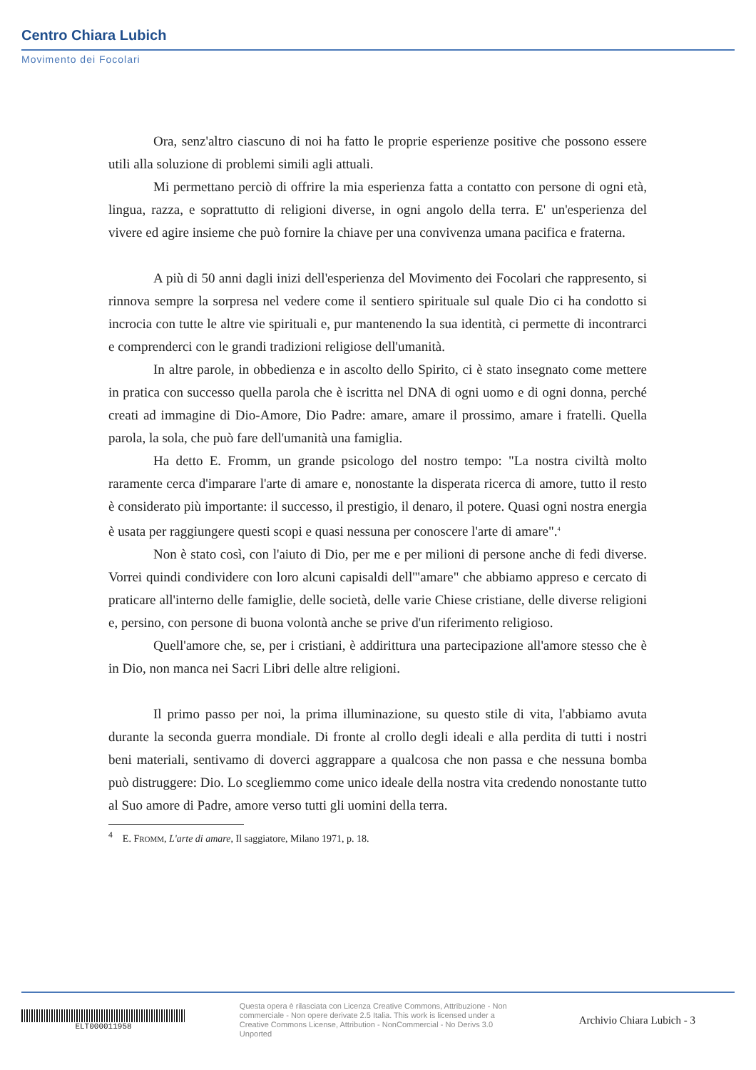Centro Chiara Lubich
Movimento dei Focolari
Ora, senz'altro ciascuno di noi ha fatto le proprie esperienze positive che possono essere utili alla soluzione di problemi simili agli attuali.
Mi permettano perciò di offrire la mia esperienza fatta a contatto con persone di ogni età, lingua, razza, e soprattutto di religioni diverse, in ogni angolo della terra. E' un'esperienza del vivere ed agire insieme che può fornire la chiave per una convivenza umana pacifica e fraterna.
A più di 50 anni dagli inizi dell'esperienza del Movimento dei Focolari che rappresento, si rinnova sempre la sorpresa nel vedere come il sentiero spirituale sul quale Dio ci ha condotto si incrocia con tutte le altre vie spirituali e, pur mantenendo la sua identità, ci permette di incontrarci e comprenderci con le grandi tradizioni religiose dell'umanità.
In altre parole, in obbedienza e in ascolto dello Spirito, ci è stato insegnato come mettere in pratica con successo quella parola che è iscritta nel DNA di ogni uomo e di ogni donna, perché creati ad immagine di Dio-Amore, Dio Padre: amare, amare il prossimo, amare i fratelli. Quella parola, la sola, che può fare dell'umanità una famiglia.
Ha detto E. Fromm, un grande psicologo del nostro tempo: "La nostra civiltà molto raramente cerca d'imparare l'arte di amare e, nonostante la disperata ricerca di amore, tutto il resto è considerato più importante: il successo, il prestigio, il denaro, il potere. Quasi ogni nostra energia è usata per raggiungere questi scopi e quasi nessuna per conoscere l'arte di amare".<sup>4</sup>
Non è stato così, con l'aiuto di Dio, per me e per milioni di persone anche di fedi diverse. Vorrei quindi condividere con loro alcuni capisaldi dell'"amare" che abbiamo appreso e cercato di praticare all'interno delle famiglie, delle società, delle varie Chiese cristiane, delle diverse religioni e, persino, con persone di buona volontà anche se prive d'un riferimento religioso.
Quell'amore che, se, per i cristiani, è addirittura una partecipazione all'amore stesso che è in Dio, non manca nei Sacri Libri delle altre religioni.
Il primo passo per noi, la prima illuminazione, su questo stile di vita, l'abbiamo avuta durante la seconda guerra mondiale. Di fronte al crollo degli ideali e alla perdita di tutti i nostri beni materiali, sentivamo di doverci aggrappare a qualcosa che non passa e che nessuna bomba può distruggere: Dio. Lo scegliemmo come unico ideale della nostra vita credendo nonostante tutto al Suo amore di Padre, amore verso tutti gli uomini della terra.
<sup>4</sup> E. FROMM, L'arte di amare, Il saggiatore, Milano 1971, p. 18.
ELT000011958
Questa opera è rilasciata con Licenza Creative Commons, Attribuzione - Non commerciale - Non opere derivate 2.5 Italia. This work is licensed under a Creative Commons License, Attribution - NonCommercial - No Derivs 3.0 Unported
Archivio Chiara Lubich - 3